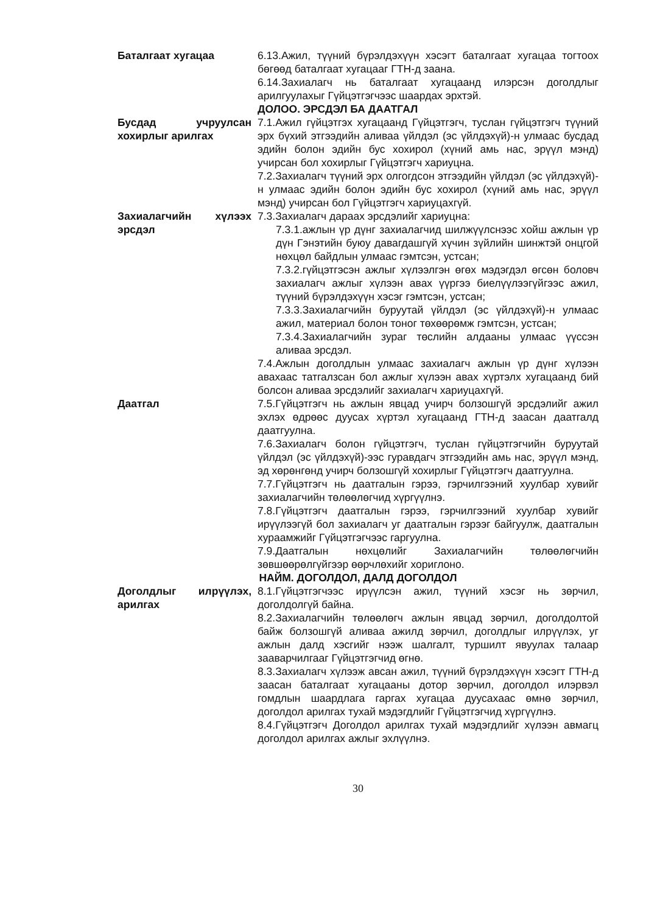Баталгаат хугацаа 6.13.Ажил, түүний бүрэлдэхүүн хэсэгт баталгаат хугацаа тогтоох бөгөөд баталгаат хугацааг ГТН-д заана.
6.14.Захиалагч нь баталгаат хугацаанд илэрсэн доголдлыг арилгуулахыг Гүйцэтгэгчээс шаардах эрхтэй.
ДОЛОО. ЭРСДЭЛ БА ДААТГАЛ
Бусдад учруулсан хохирлыг арилгах
7.1.Ажил гүйцэтгэх хугацаанд Гүйцэтгэгч, туслан гүйцэтгэгч түүний эрх бүхий этгээдийн аливаа үйлдэл (эс үйлдэхүй)-н улмаас бусдад эдийн болон эдийн бус хохирол (хүний амь нас, эрүүл мэнд) учирсан бол хохирлыг Гүйцэтгэгч хариуцна.
7.2.Захиалагч түүний эрх олгогдсон этгээдийн үйлдэл (эс үйлдэхүй)-н улмаас эдийн болон эдийн бус хохирол (хүний амь нас, эрүүл мэнд) учирсан бол Гүйцэтгэгч хариуцахгүй.
Захиалагчийн хүлээх эрсдэл
7.3.Захиалагч дараах эрсдэлийг хариуцна:
7.3.1.ажлын үр дүнг захиалагчид шилжүүлснээс хойш ажлын үр дүн Гэнэтийн буюу давагдашгүй хүчин зүйлийн шинжтэй онцгой нөхцөл байдлын улмаас гэмтсэн, устсан;
7.3.2.гүйцэтгэсэн ажлыг хүлээлгэн өгөх мэдэгдэл өгсөн боловч захиалагч ажлыг хүлээн авах үүргээ биелүүлээгүйгээс ажил, түүний бүрэлдэхүүн хэсэг гэмтсэн, устсан;
7.3.3.Захиалагчийн буруутай үйлдэл (эс үйлдэхүй)-н улмаас ажил, материал болон тоног төхөөрөмж гэмтсэн, устсан;
7.3.4.Захиалагчийн зураг төслийн алдааны улмаас үүссэн аливаа эрсдэл.
7.4.Ажлын доголдлын улмаас захиалагч ажлын үр дүнг хүлээн авахаас татгалзсан бол ажлыг хүлээн авах хүртэлх хугацаанд бий болсон аливаа эрсдэлийг захиалагч хариуцахгүй.
Даатгал 7.5.Гүйцэтгэгч нь ажлын явцад учирч болзошгүй эрсдэлийг ажил эхлэх өдрөөс дуусах хүртэл хугацаанд ГТН-д заасан даатгалд даатгуулна.
7.6.Захиалагч болон гүйцэтгэгч, туслан гүйцэтгэгчийн буруутай үйлдэл (эс үйлдэхүй)-ээс гуравдагч этгээдийн амь нас, эрүүл мэнд, эд хөрөнгөнд учирч болзошгүй хохирлыг Гүйцэтгэгч даатгуулна.
7.7.Гүйцэтгэгч нь даатгалын гэрээ, гэрчилгээний хуулбар хувийг захиалагчийн төлөөлөгчид хүргүүлнэ.
7.8.Гүйцэтгэгч даатгалын гэрээ, гэрчилгээний хуулбар хувийг ирүүлээгүй бол захиалагч уг даатгалын гэрээг байгуулж, даатгалын хураамжийг Гүйцэтгэгчээс гаргуулна.
7.9.Даатгалын нөхцөлийг Захиалагчийн төлөөлөгчийн зөвшөөрөлгүйгээр өөрчлөхийг хориглоно.
НАЙМ. ДОГОЛДОЛ, ДАЛД ДОГОЛДОЛ
Доголдлыг илрүүлэх, арилгах
8.1.Гүйцэтгэгчээс ирүүлсэн ажил, түүний хэсэг нь зөрчил, доголдолгүй байна.
8.2.Захиалагчийн төлөөлөгч ажлын явцад зөрчил, доголдолтой байж болзошгүй аливаа ажилд зөрчил, доголдлыг илрүүлэх, уг ажлын далд хэсгийг нээж шалгалт, туршилт явуулах талаар зааварчилгааг Гүйцэтгэгчид өгнө.
8.3.Захиалагч хүлээж авсан ажил, түүний бүрэлдэхүүн хэсэгт ГТН-д заасан баталгаат хугацааны дотор зөрчил, доголдол илэрвэл гомдлын шаардлага гаргах хугацаа дуусахаас өмнө зөрчил, доголдол арилгах тухай мэдэгдлийг Гүйцэтгэгчид хүргүүлнэ.
8.4.Гүйцэтгэгч Доголдол арилгах тухай мэдэгдлийг хүлээн авмагц доголдол арилгах ажлыг эхлүүлнэ.
30